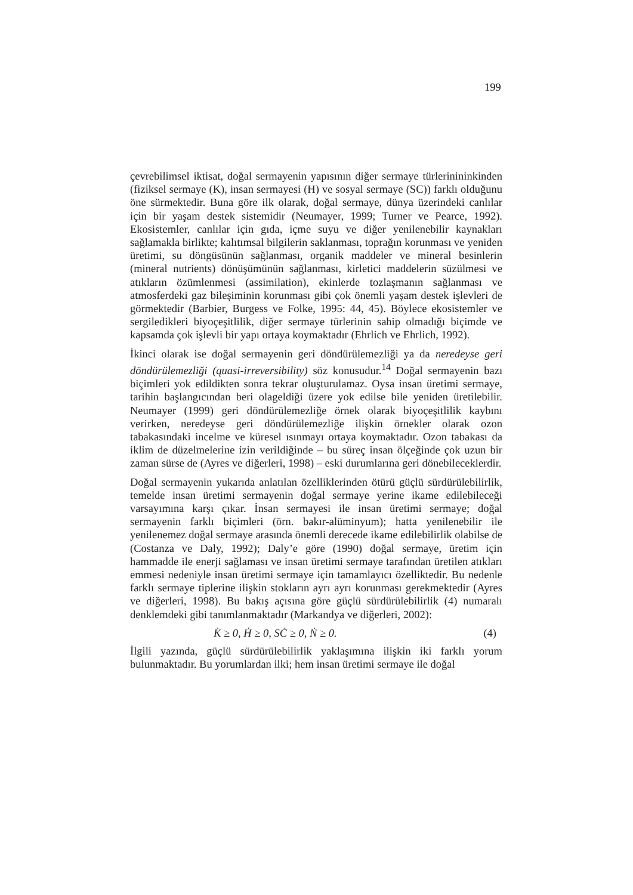199
çevrebilimsel iktisat, doğal sermayenin yapısının diğer sermaye türlerinininkinden (fiziksel sermaye (K), insan sermayesi (H) ve sosyal sermaye (SC)) farklı olduğunu öne sürmektedir. Buna göre ilk olarak, doğal sermaye, dünya üzerindeki canlılar için bir yaşam destek sistemidir (Neumayer, 1999; Turner ve Pearce, 1992). Ekosistemler, canlılar için gıda, içme suyu ve diğer yenilenebilir kaynakları sağlamakla birlikte; kalıtımsal bilgilerin saklanması, toprağın korunması ve yeniden üretimi, su döngüsünün sağlanması, organik maddeler ve mineral besinlerin (mineral nutrients) dönüşümünün sağlanması, kirletici maddelerin süzülmesi ve atıkların özümlenmesi (assimilation), ekinlerde tozlaşmanın sağlanması ve atmosferdeki gaz bileşiminin korunması gibi çok önemli yaşam destek işlevleri de görmektedir (Barbier, Burgess ve Folke, 1995: 44, 45). Böylece ekosistemler ve sergiledikleri biyoçeşitlilik, diğer sermaye türlerinin sahip olmadığı biçimde ve kapsamda çok işlevli bir yapı ortaya koymaktadır (Ehrlich ve Ehrlich, 1992).
İkinci olarak ise doğal sermayenin geri döndürülemezliği ya da neredeyse geri döndürülemezliği (quasi-irreversibility) söz konusudur.<sup>14</sup> Doğal sermayenin bazı biçimleri yok edildikten sonra tekrar oluşturulamaz. Oysa insan üretimi sermaye, tarihin başlangıcından beri olageldiği üzere yok edilse bile yeniden üretilebilir. Neumayer (1999) geri döndürülemezliğe örnek olarak biyoçeşitlilik kaybını verirken, neredeyse geri döndürülemezliğe ilişkin örnekler olarak ozon tabakasındaki incelme ve küresel ısınmayı ortaya koymaktadır. Ozon tabakası da iklim de düzelmelerine izin verildiğinde – bu süreç insan ölçeğinde çok uzun bir zaman sürse de (Ayres ve diğerleri, 1998) – eski durumlarına geri dönebileceklerdir.
Doğal sermayenin yukarıda anlatılan özelliklerinden ötürü güçlü sürdürülebilirlik, temelde insan üretimi sermayenin doğal sermaye yerine ikame edilebileceği varsayımına karşı çıkar. İnsan sermayesi ile insan üretimi sermaye; doğal sermayenin farklı biçimleri (örn. bakır-alüminyum); hatta yenilenebilir ile yenilenemez doğal sermaye arasında önemli derecede ikame edilebilirlik olabilse de (Costanza ve Daly, 1992); Daly’e göre (1990) doğal sermaye, üretim için hammadde ile enerji sağlaması ve insan üretimi sermaye tarafından üretilen atıkları emmesi nedeniyle insan üretimi sermaye için tamamlayıcı özelliktedir. Bu nedenle farklı sermaye tiplerine ilişkin stokların ayrı ayrı korunması gerekmektedir (Ayres ve diğerleri, 1998). Bu bakış açısına göre güçlü sürdürülebilirlik (4) numaralı denklemdeki gibi tanımlanmaktadır (Markandya ve diğerleri, 2002):
K̇ ≥ 0, Ḣ ≥ 0, SĊ ≥ 0, Ṅ ≥ 0. (4)
İlgili yazında, güçlü sürdürülebilirlik yaklaşımına ilişkin iki farklı yorum bulunmaktadır. Bu yorumlardan ilki; hem insan üretimi sermaye ile doğal